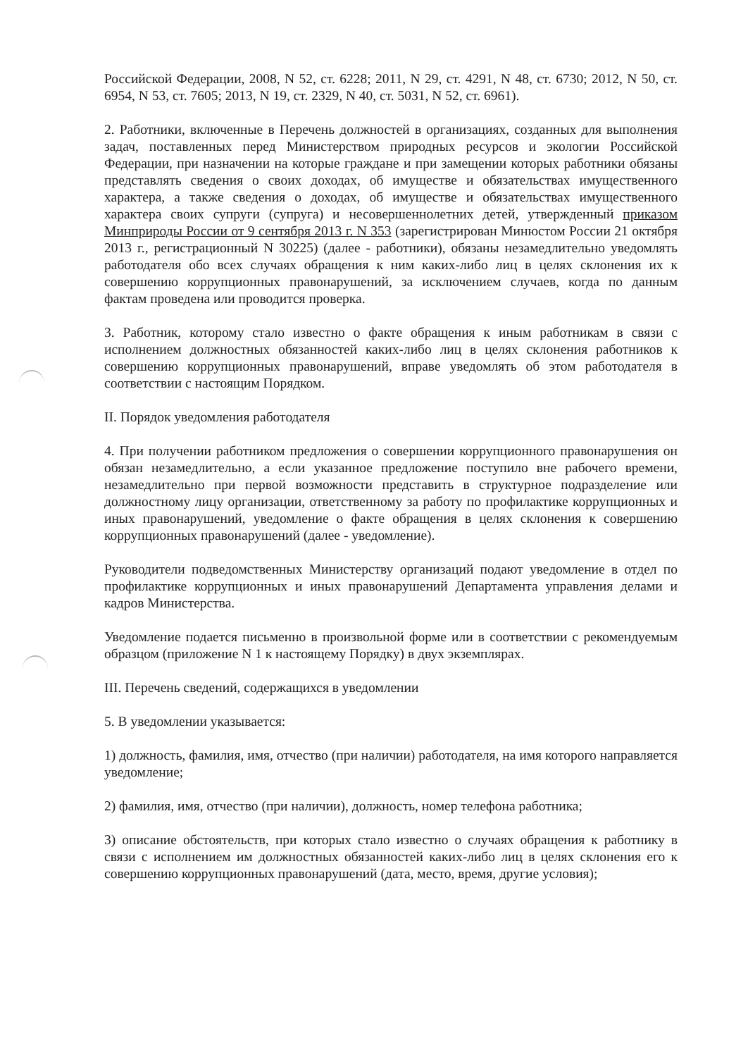Российской Федерации, 2008, N 52, ст. 6228; 2011, N 29, ст. 4291, N 48, ст. 6730; 2012, N 50, ст. 6954, N 53, ст. 7605; 2013, N 19, ст. 2329, N 40, ст. 5031, N 52, ст. 6961).
2. Работники, включенные в Перечень должностей в организациях, созданных для выполнения задач, поставленных перед Министерством природных ресурсов и экологии Российской Федерации, при назначении на которые граждане и при замещении которых работники обязаны представлять сведения о своих доходах, об имуществе и обязательствах имущественного характера, а также сведения о доходах, об имуществе и обязательствах имущественного характера своих супруги (супруга) и несовершеннолетних детей, утвержденный приказом Минприроды России от 9 сентября 2013 г. N 353 (зарегистрирован Минюстом России 21 октября 2013 г., регистрационный N 30225) (далее - работники), обязаны незамедлительно уведомлять работодателя обо всех случаях обращения к ним каких-либо лиц в целях склонения их к совершению коррупционных правонарушений, за исключением случаев, когда по данным фактам проведена или проводится проверка.
3. Работник, которому стало известно о факте обращения к иным работникам в связи с исполнением должностных обязанностей каких-либо лиц в целях склонения работников к совершению коррупционных правонарушений, вправе уведомлять об этом работодателя в соответствии с настоящим Порядком.
II. Порядок уведомления работодателя
4. При получении работником предложения о совершении коррупционного правонарушения он обязан незамедлительно, а если указанное предложение поступило вне рабочего времени, незамедлительно при первой возможности представить в структурное подразделение или должностному лицу организации, ответственному за работу по профилактике коррупционных и иных правонарушений, уведомление о факте обращения в целях склонения к совершению коррупционных правонарушений (далее - уведомление).
Руководители подведомственных Министерству организаций подают уведомление в отдел по профилактике коррупционных и иных правонарушений Департамента управления делами и кадров Министерства.
Уведомление подается письменно в произвольной форме или в соответствии с рекомендуемым образцом (приложение N 1 к настоящему Порядку) в двух экземплярах.
III. Перечень сведений, содержащихся в уведомлении
5. В уведомлении указывается:
1) должность, фамилия, имя, отчество (при наличии) работодателя, на имя которого направляется уведомление;
2) фамилия, имя, отчество (при наличии), должность, номер телефона работника;
3) описание обстоятельств, при которых стало известно о случаях обращения к работнику в связи с исполнением им должностных обязанностей каких-либо лиц в целях склонения его к совершению коррупционных правонарушений (дата, место, время, другие условия);